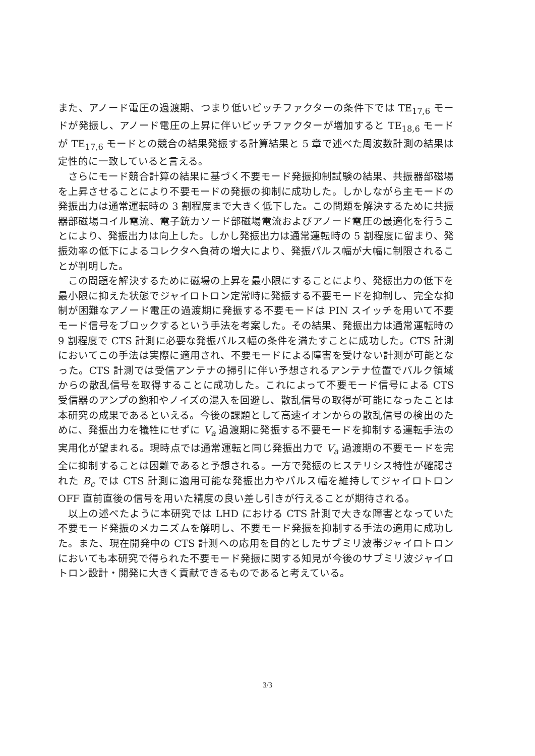また、アノード電圧の過渡期、つまり低いピッチファクターの条件下では TE<sub>17,6</sub> モードが発振し、アノード電圧の上昇に伴いピッチファクターが増加すると TE<sub>18,6</sub> モードが TE<sub>17,6</sub> モードとの競合の結果発振する計算結果と 5 章で述べた周波数計測の結果は定性的に一致していると言える。
さらにモード競合計算の結果に基づく不要モード発振抑制試験の結果、共振器部磁場を上昇させることにより不要モードの発振の抑制に成功した。しかしながら主モードの発振出力は通常運転時の 3 割程度まで大きく低下した。この問題を解決するために共振器部磁場コイル電流、電子銃カソード部磁場電流およびアノード電圧の最適化を行うことにより、発振出力は向上した。しかし発振出力は通常運転時の 5 割程度に留まり、発振効率の低下によるコレクタへ負荷の増大により、発振パルス幅が大幅に制限されることが判明した。
この問題を解決するために磁場の上昇を最小限にすることにより、発振出力の低下を最小限に抑えた状態でジャイロトロン定常時に発振する不要モードを抑制し、完全な抑制が困難なアノード電圧の過渡期に発振する不要モードは PIN スイッチを用いて不要モード信号をブロックするという手法を考案した。その結果、発振出力は通常運転時の 9 割程度で CTS 計測に必要な発振パルス幅の条件を満たすことに成功した。CTS 計測においてこの手法は実際に適用され、不要モードによる障害を受けない計測が可能となった。CTS 計測では受信アンテナの掃引に伴い予想されるアンテナ位置でバルク領域からの散乱信号を取得することに成功した。これによって不要モード信号による CTS 受信器のアンプの飽和やノイズの混入を回避し、散乱信号の取得が可能になったことは本研究の成果であるといえる。今後の課題として高速イオンからの散乱信号の検出のために、発振出力を犠牲にせずに V<sub>a</sub> 過渡期に発振する不要モードを抑制する運転手法の実用化が望まれる。現時点では通常運転と同じ発振出力で V<sub>a</sub> 過渡期の不要モードを完全に抑制することは困難であると予想される。一方で発振のヒステリシス特性が確認された B<sub>c</sub> では CTS 計測に適用可能な発振出力やパルス幅を維持してジャイロトロン OFF 直前直後の信号を用いた精度の良い差し引きが行えることが期待される。
以上の述べたように本研究では LHD における CTS 計測で大きな障害となっていた不要モード発振のメカニズムを解明し、不要モード発振を抑制する手法の適用に成功した。また、現在開発中の CTS 計測への応用を目的としたサブミリ波帯ジャイロトロンにおいても本研究で得られた不要モード発振に関する知見が今後のサブミリ波ジャイロトロン設計・開発に大きく貢献できるものであると考えている。
3/3